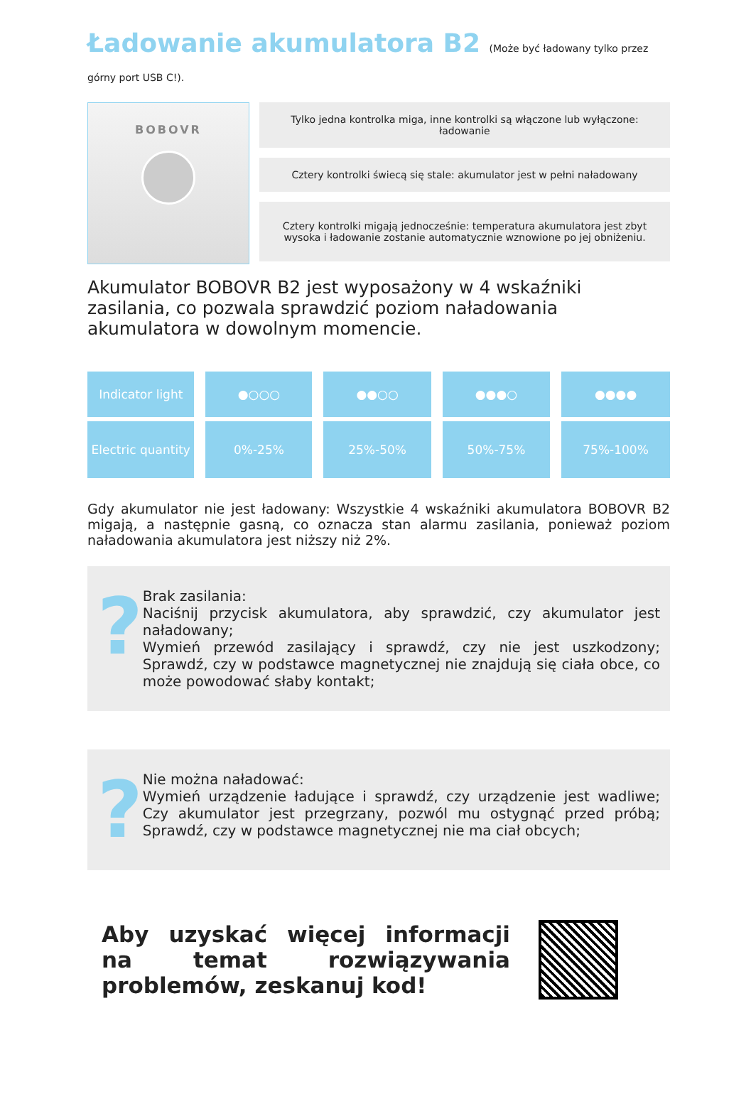Ładowanie akumulatora B2 (Może być ładowany tylko przez górny port USB C!).
BOBOVR
Tylko jedna kontrolka miga, inne kontrolki są włączone lub wyłączone: ładowanie
Cztery kontrolki świecą się stale: akumulator jest w pełni naładowany
Cztery kontrolki migają jednocześnie: temperatura akumulatora jest zbyt wysoka i ładowanie zostanie automatycznie wznowione po jej obniżeniu.
Akumulator BOBOVR B2 jest wyposażony w 4 wskaźniki zasilania, co pozwala sprawdzić poziom naładowania akumulatora w dowolnym momencie.
| Indicator light | ●○○○ | ●●○○ | ●●●○ | ●●●● |
| Electric quantity | 0%-25% | 25%-50% | 50%-75% | 75%-100% |
Gdy akumulator nie jest ładowany: Wszystkie 4 wskaźniki akumulatora BOBOVR B2 migają, a następnie gasną, co oznacza stan alarmu zasilania, ponieważ poziom naładowania akumulatora jest niższy niż 2%.
?
Brak zasilania:
Naciśnij przycisk akumulatora, aby sprawdzić, czy akumulator jest naładowany;
Wymień przewód zasilający i sprawdź, czy nie jest uszkodzony; Sprawdź, czy w podstawce magnetycznej nie znajdują się ciała obce, co może powodować słaby kontakt;
?
Nie można naładować:
Wymień urządzenie ładujące i sprawdź, czy urządzenie jest wadliwe; Czy akumulator jest przegrzany, pozwól mu ostygnąć przed próbą; Sprawdź, czy w podstawce magnetycznej nie ma ciał obcych;
Aby uzyskać więcej informacji na temat rozwiązywania problemów, zeskanuj kod!